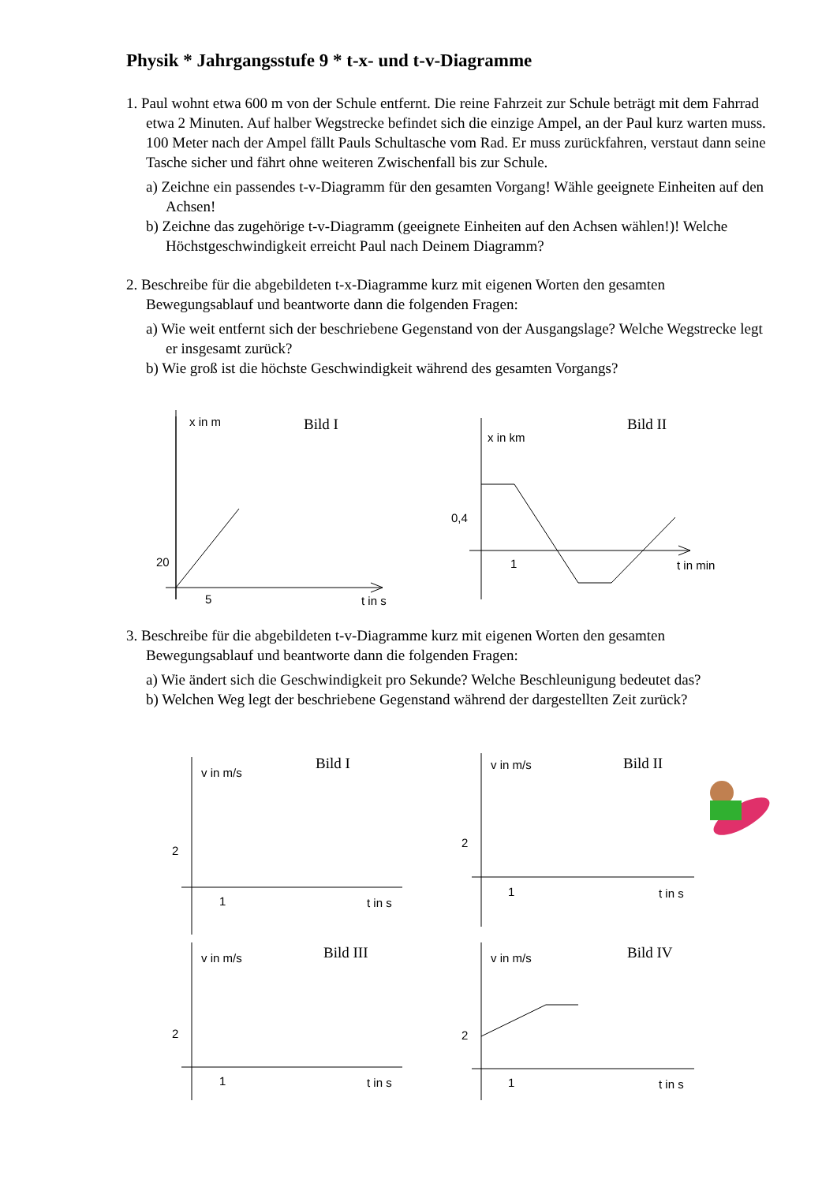Physik * Jahrgangsstufe 9 * t-x- und t-v-Diagramme
1. Paul wohnt etwa 600 m von der Schule entfernt. Die reine Fahrzeit zur Schule beträgt mit dem Fahrrad etwa 2 Minuten. Auf halber Wegstrecke befindet sich die einzige Ampel, an der Paul kurz warten muss. 100 Meter nach der Ampel fällt Pauls Schultasche vom Rad. Er muss zurückfahren, verstaut dann seine Tasche sicher und fährt ohne weiteren Zwischenfall bis zur Schule.
a) Zeichne ein passendes t-v-Diagramm für den gesamten Vorgang! Wähle geeignete Einheiten auf den Achsen!
b) Zeichne das zugehörige t-v-Diagramm (geeignete Einheiten auf den Achsen wählen!)! Welche Höchstgeschwindigkeit erreicht Paul nach Deinem Diagramm?
2. Beschreibe für die abgebildeten t-x-Diagramme kurz mit eigenen Worten den gesamten Bewegungsablauf und beantworte dann die folgenden Fragen:
a) Wie weit entfernt sich der beschriebene Gegenstand von der Ausgangslage? Welche Wegstrecke legt er insgesamt zurück?
b) Wie groß ist die höchste Geschwindigkeit während des gesamten Vorgangs?
x in m
Bild I
20
5
t in s
x in km
Bild II
0,4
1
t in min
3. Beschreibe für die abgebildeten t-v-Diagramme kurz mit eigenen Worten den gesamten Bewegungsablauf und beantworte dann die folgenden Fragen:
a) Wie ändert sich die Geschwindigkeit pro Sekunde? Welche Beschleunigung bedeutet das?
b) Welchen Weg legt der beschriebene Gegenstand während der dargestellten Zeit zurück?
v in m/s
Bild I
2
1
t in s
v in m/s
Bild II
2
1
t in s
v in m/s
Bild III
2
1
t in s
v in m/s
Bild IV
2
1
t in s